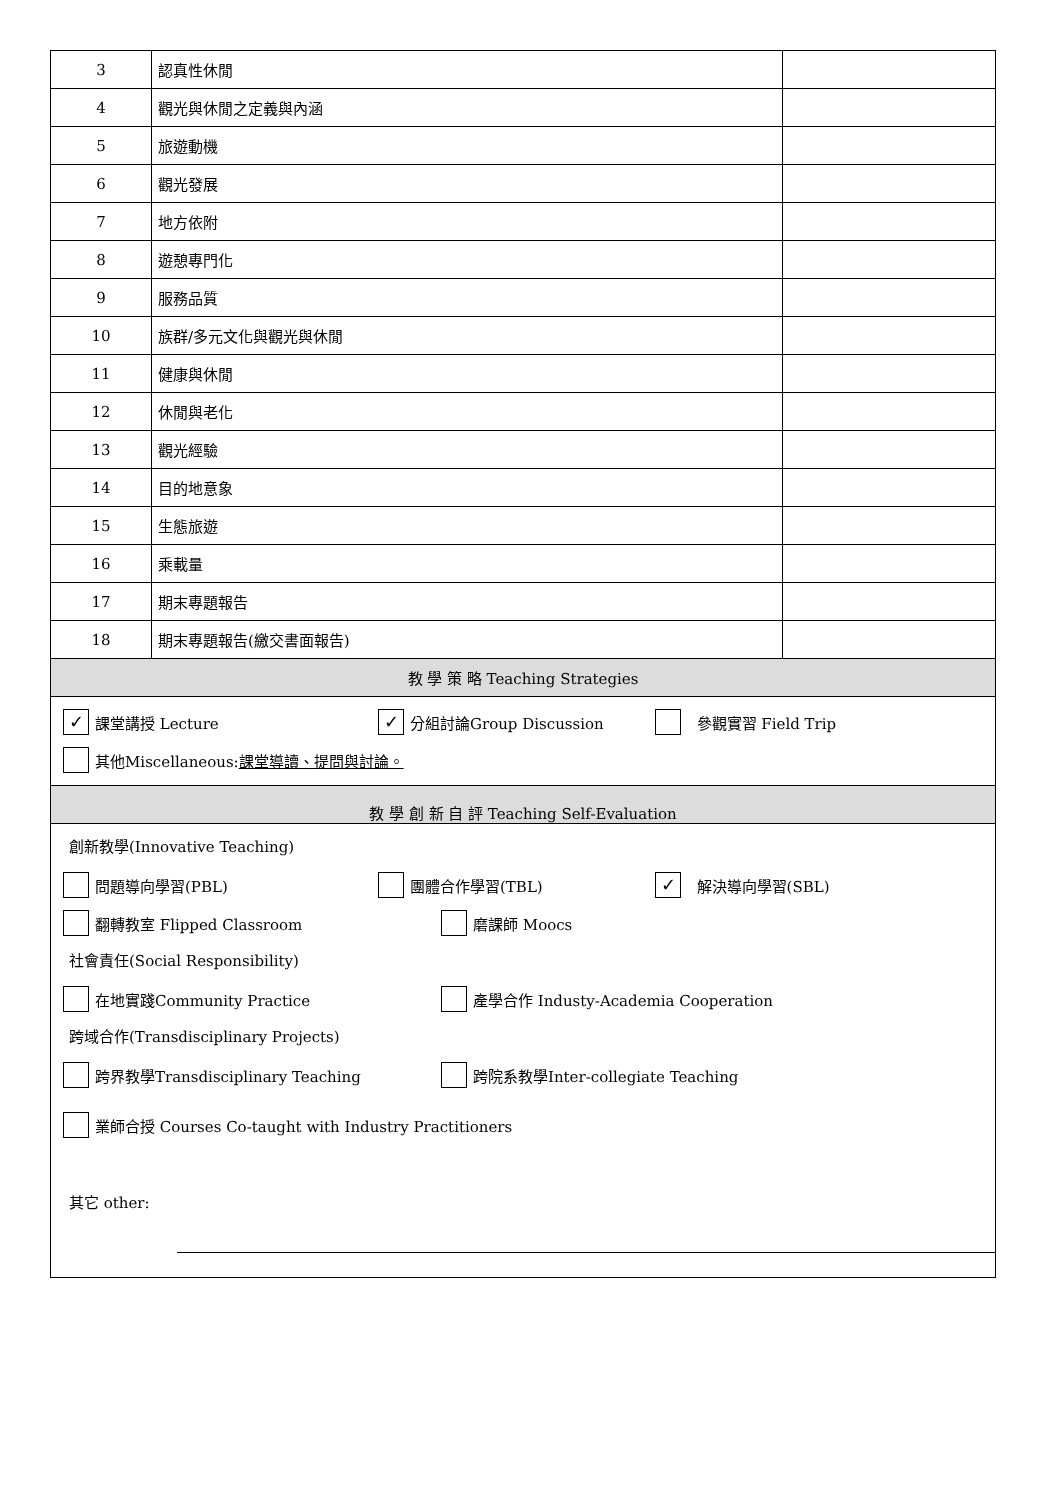| 3 | 認真性休閒 | |
| 4 | 觀光與休閒之定義與內涵 | |
| 5 | 旅遊動機 | |
| 6 | 觀光發展 | |
| 7 | 地方依附 | |
| 8 | 遊憩專門化 | |
| 9 | 服務品質 | |
| 10 | 族群/多元文化與觀光與休閒 | |
| 11 | 健康與休閒 | |
| 12 | 休閒與老化 | |
| 13 | 觀光經驗 | |
| 14 | 目的地意象 | |
| 15 | 生態旅遊 | |
| 16 | 乘載量 | |
| 17 | 期末專題報告 | |
| 18 | 期末專題報告(繳交書面報告) | |
| 教 學 策 略 Teaching Strategies | | |
| ✓ 課堂講授 Lecture ✓ 分組討論Group Discussion 參觀實習 Field Trip 其他Miscellaneous: 課堂導讀、提問與討論。 | | |
| 教 學 創 新 自 評 Teaching Self-Evaluation | | |
| 創新教學(Innovative Teaching) 問題導向學習(PBL) 團體合作學習(TBL) ✓ 解決導向學習(SBL) 翻轉教室 Flipped Classroom 磨課師 Moocs 社會責任(Social Responsibility) 在地實踐Community Practice 產學合作 Industy-Academia Cooperation 跨域合作(Transdisciplinary Projects) 跨界教學Transdisciplinary Teaching 跨院系教學Inter-collegiate Teaching 業師合授 Courses Co-taught with Industry Practitioners 其它 other: | | |